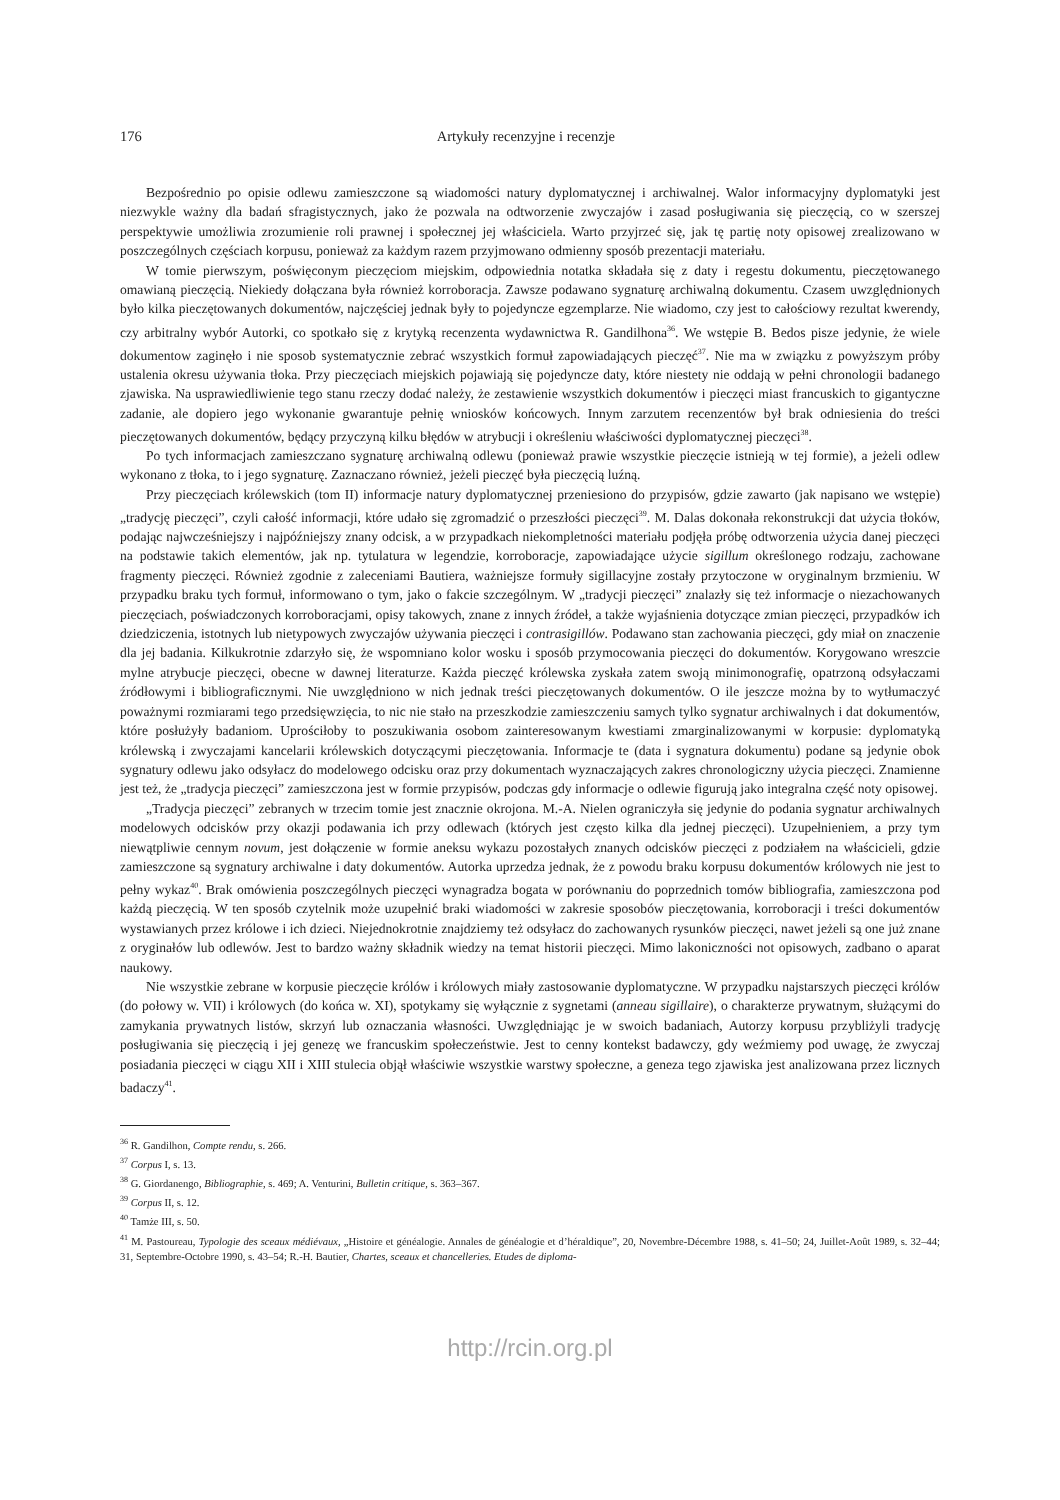176 Artykuły recenzyjne i recenzje
Bezpośrednio po opisie odlewu zamieszczone są wiadomości natury dyplomatycznej i archiwalnej. Walor informacyjny dyplomatyki jest niezwykle ważny dla badań sfragistycznych, jako że pozwala na odtworzenie zwyczajów i zasad posługiwania się pieczęcią, co w szerszej perspektywie umożliwia zrozumienie roli prawnej i społecznej jej właściciela. Warto przyjrzeć się, jak tę partię noty opisowej zrealizowano w poszczególnych częściach korpusu, ponieważ za każdym razem przyjmowano odmienny sposób prezentacji materiału.
W tomie pierwszym, poświęconym pieczęciom miejskim, odpowiednia notatka składała się z daty i regestu dokumentu, pieczętowanego omawianą pieczęcią. Niekiedy dołączana była również korroboracja. Zawsze podawano sygnaturę archiwalną dokumentu. Czasem uwzględnionych było kilka pieczętowanych dokumentów, najczęściej jednak były to pojedyncze egzemplarze. Nie wiadomo, czy jest to całościowy rezultat kwerendy, czy arbitralny wybór Autorki, co spotkało się z krytyką recenzenta wydawnictwa R. Gandilhona<sup>36</sup>. We wstępie B. Bedos pisze jedynie, że wiele dokumentow zaginęło i nie sposob systematycznie zebrać wszystkich formuł zapowiadających pieczęć<sup>37</sup>. Nie ma w związku z powyższym próby ustalenia okresu używania tłoka. Przy pieczęciach miejskich pojawiają się pojedyncze daty, które niestety nie oddają w pełni chronologii badanego zjawiska. Na usprawiedliwienie tego stanu rzeczy dodać należy, że zestawienie wszystkich dokumentów i pieczęci miast francuskich to gigantyczne zadanie, ale dopiero jego wykonanie gwarantuje pełnię wniosków końcowych. Innym zarzutem recenzentów był brak odniesienia do treści pieczętowanych dokumentów, będący przyczyną kilku błędów w atrybucji i określeniu właściwości dyplomatycznej pieczęci<sup>38</sup>.
Po tych informacjach zamieszczano sygnaturę archiwalną odlewu (ponieważ prawie wszystkie pieczęcie istnieją w tej formie), a jeżeli odlew wykonano z tłoka, to i jego sygnaturę. Zaznaczano również, jeżeli pieczęć była pieczęcią luźną.
Przy pieczęciach królewskich (tom II) informacje natury dyplomatycznej przeniesiono do przypisów, gdzie zawarto (jak napisano we wstępie) „tradycję pieczęci”, czyli całość informacji, które udało się zgromadzić o przeszłości pieczęci<sup>39</sup>. M. Dalas dokonała rekonstrukcji dat użycia tłoków, podając najwcześniejszy i najpóźniejszy znany odcisk, a w przypadkach niekompletności materiału podjęła próbę odtworzenia użycia danej pieczęci na podstawie takich elementów, jak np. tytulatura w legendzie, korroboracje, zapowiadające użycie sigillum określonego rodzaju, zachowane fragmenty pieczęci. Również zgodnie z zaleceniami Bautiera, ważniejsze formuły sigillacyjne zostały przytoczone w oryginalnym brzmieniu. W przypadku braku tych formuł, informowano o tym, jako o fakcie szczególnym. W „tradycji pieczęci” znalazły się też informacje o niezachowanych pieczęciach, poświadczonych korroboracjami, opisy takowych, znane z innych źródeł, a także wyjaśnienia dotyczące zmian pieczęci, przypadków ich dziedziczenia, istotnych lub nietypowych zwyczajów używania pieczęci i contrasigillów. Podawano stan zachowania pieczęci, gdy miał on znaczenie dla jej badania. Kilkukrotnie zdarzyło się, że wspomniano kolor wosku i sposób przymocowania pieczęci do dokumentów. Korygowano wreszcie mylne atrybucje pieczęci, obecne w dawnej literaturze. Każda pieczęć królewska zyskała zatem swoją minimonografię, opatrzoną odsyłaczami źródłowymi i bibliograficznymi. Nie uwzględniono w nich jednak treści pieczętowanych dokumentów. O ile jeszcze można by to wytłumaczyć poważnymi rozmiarami tego przedsięwzięcia, to nic nie stało na przeszkodzie zamieszczeniu samych tylko sygnatur archiwalnych i dat dokumentów, które posłużyły badaniom. Uprościłoby to poszukiwania osobom zainteresowanym kwestiami zmarginalizowanymi w korpusie: dyplomatyką królewską i zwyczajami kancelarii królewskich dotyczącymi pieczętowania. Informacje te (data i sygnatura dokumentu) podane są jedynie obok sygnatury odlewu jako odsyłacz do modelowego odcisku oraz przy dokumentach wyznaczających zakres chronologiczny użycia pieczęci. Znamienne jest też, że „tradycja pieczęci” zamieszczona jest w formie przypisów, podczas gdy informacje o odlewie figurują jako integralna część noty opisowej.
„Tradycja pieczęci” zebranych w trzecim tomie jest znacznie okrojona. M.-A. Nielen ograniczyła się jedynie do podania sygnatur archiwalnych modelowych odcisków przy okazji podawania ich przy odlewach (których jest często kilka dla jednej pieczęci). Uzupełnieniem, a przy tym niewątpliwie cennym novum, jest dołączenie w formie aneksu wykazu pozostałych znanych odcisków pieczęci z podziałem na właścicieli, gdzie zamieszczone są sygnatury archiwalne i daty dokumentów. Autorka uprzedza jednak, że z powodu braku korpusu dokumentów królowych nie jest to pełny wykaz<sup>40</sup>. Brak omówienia poszczególnych pieczęci wynagradza bogata w porównaniu do poprzednich tomów bibliografia, zamieszczona pod każdą pieczęcią. W ten sposób czytelnik może uzupełnić braki wiadomości w zakresie sposobów pieczętowania, korroboracji i treści dokumentów wystawianych przez królowe i ich dzieci. Niejednokrotnie znajdziemy też odsyłacz do zachowanych rysunków pieczęci, nawet jeżeli są one już znane z oryginałów lub odlewów. Jest to bardzo ważny składnik wiedzy na temat historii pieczęci. Mimo lakoniczności not opisowych, zadbano o aparat naukowy.
Nie wszystkie zebrane w korpusie pieczęcie królów i królowych miały zastosowanie dyplomatyczne. W przypadku najstarszych pieczęci królów (do połowy w. VII) i królowych (do końca w. XI), spotykamy się wyłącznie z sygnetami (anneau sigillaire), o charakterze prywatnym, służącymi do zamykania prywatnych listów, skrzyń lub oznaczania własności. Uwzględniając je w swoich badaniach, Autorzy korpusu przybliżyli tradycję posługiwania się pieczęcią i jej genezę we francuskim społeczeństwie. Jest to cenny kontekst badawczy, gdy weźmiemy pod uwagę, że zwyczaj posiadania pieczęci w ciągu XII i XIII stulecia objął właściwie wszystkie warstwy społeczne, a geneza tego zjawiska jest analizowana przez licznych badaczy<sup>41</sup>.
<sup>36</sup> R. Gandilhon, Compte rendu, s. 266.
<sup>37</sup> Corpus I, s. 13.
<sup>38</sup> G. Giordanengo, Bibliographie, s. 469; A. Venturini, Bulletin critique, s. 363–367.
<sup>39</sup> Corpus II, s. 12.
<sup>40</sup> Tamże III, s. 50.
<sup>41</sup> M. Pastoureau, Typologie des sceaux médiévaux, „Histoire et généalogie. Annales de généalogie et d’héraldique”, 20, Novembre-Décembre 1988, s. 41–50; 24, Juillet-Août 1989, s. 32–44; 31, Septembre-Octobre 1990, s. 43–54; R.-H. Bautier, Chartes, sceaux et chancelleries. Etudes de diploma-
http://rcin.org.pl